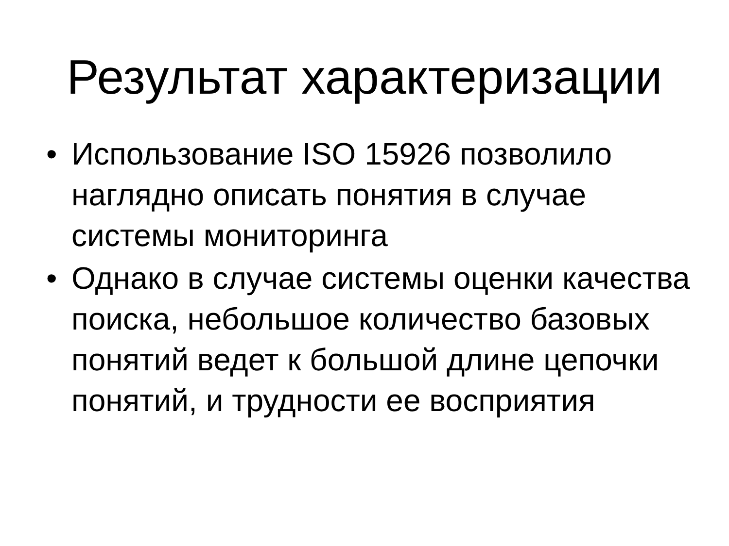Результат характеризации
• Использование ISO 15926 позволило наглядно описать понятия в случае системы мониторинга
• Однако в случае системы оценки качества поиска, небольшое количество базовых понятий ведет к большой длине цепочки понятий, и трудности ее восприятия